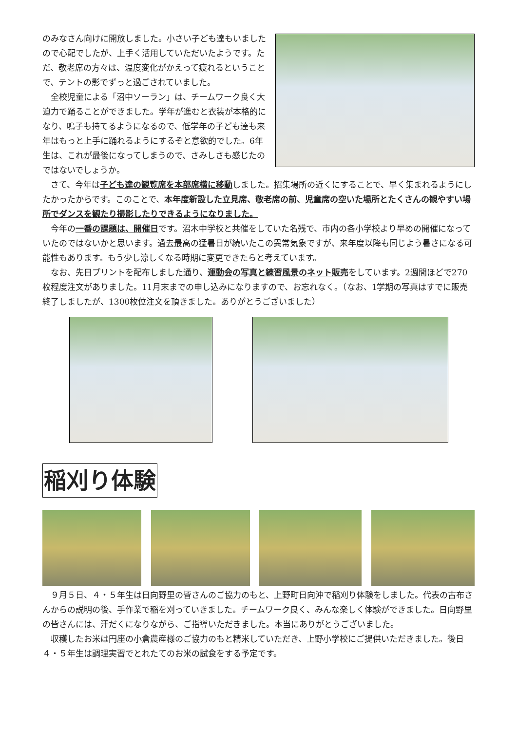のみなさん向けに開放しました。小さい子ども達もいましたので心配でしたが、上手く活用していただいたようです。ただ、敬老席の方々は、温度変化がかえって疲れるということで、テントの影でずっと過ごされていました。
　全校児童による「沼中ソーラン」は、チームワーク良く大迫力で踊ることができました。学年が進むと衣装が本格的になり、鳴子も持てるようになるので、低学年の子ども達も来年はもっと上手に踊れるようにするぞと意欲的でした。6年生は、これが最後になってしまうので、さみしさも感じたのではないでしょうか。
　さて、今年は子ども達の観覧席を本部席横に移動しました。招集場所の近くにすることで、早く集まれるようにしたかったからです。このことで、本年度新設した立見席、敬老席の前、児童席の空いた場所とたくさんの観やすい場所でダンスを観たり撮影したりできるようになりました。
　今年の一番の課題は、開催日です。沼木中学校と共催をしていた名残で、市内の各小学校より早めの開催になっていたのではないかと思います。過去最高の猛暑日が続いたこの異常気象ですが、来年度以降も同じよう暑さになる可能性もあります。もう少し涼しくなる時期に変更できたらと考えています。
　なお、先日プリントを配布しました通り、運動会の写真と練習風景のネット販売をしています。2週間ほどで270枚程度注文がありました。11月末までの申し込みになりますので、お忘れなく。（なお、1学期の写真はすでに販売終了しましたが、1300枚位注文を頂きました。ありがとうございました）
稲刈り体験
　９月５日、４・５年生は日向野里の皆さんのご協力のもと、上野町日向沖で稲刈り体験をしました。代表の古布さんからの説明の後、手作業で稲を刈っていきました。チームワーク良く、みんな楽しく体験ができました。日向野里の皆さんには、汗だくになりながら、ご指導いただきました。本当にありがとうございました。
　収穫したお米は円座の小倉農産様のご協力のもと精米していただき、上野小学校にご提供いただきました。後日４・５年生は調理実習でとれたてのお米の試食をする予定です。